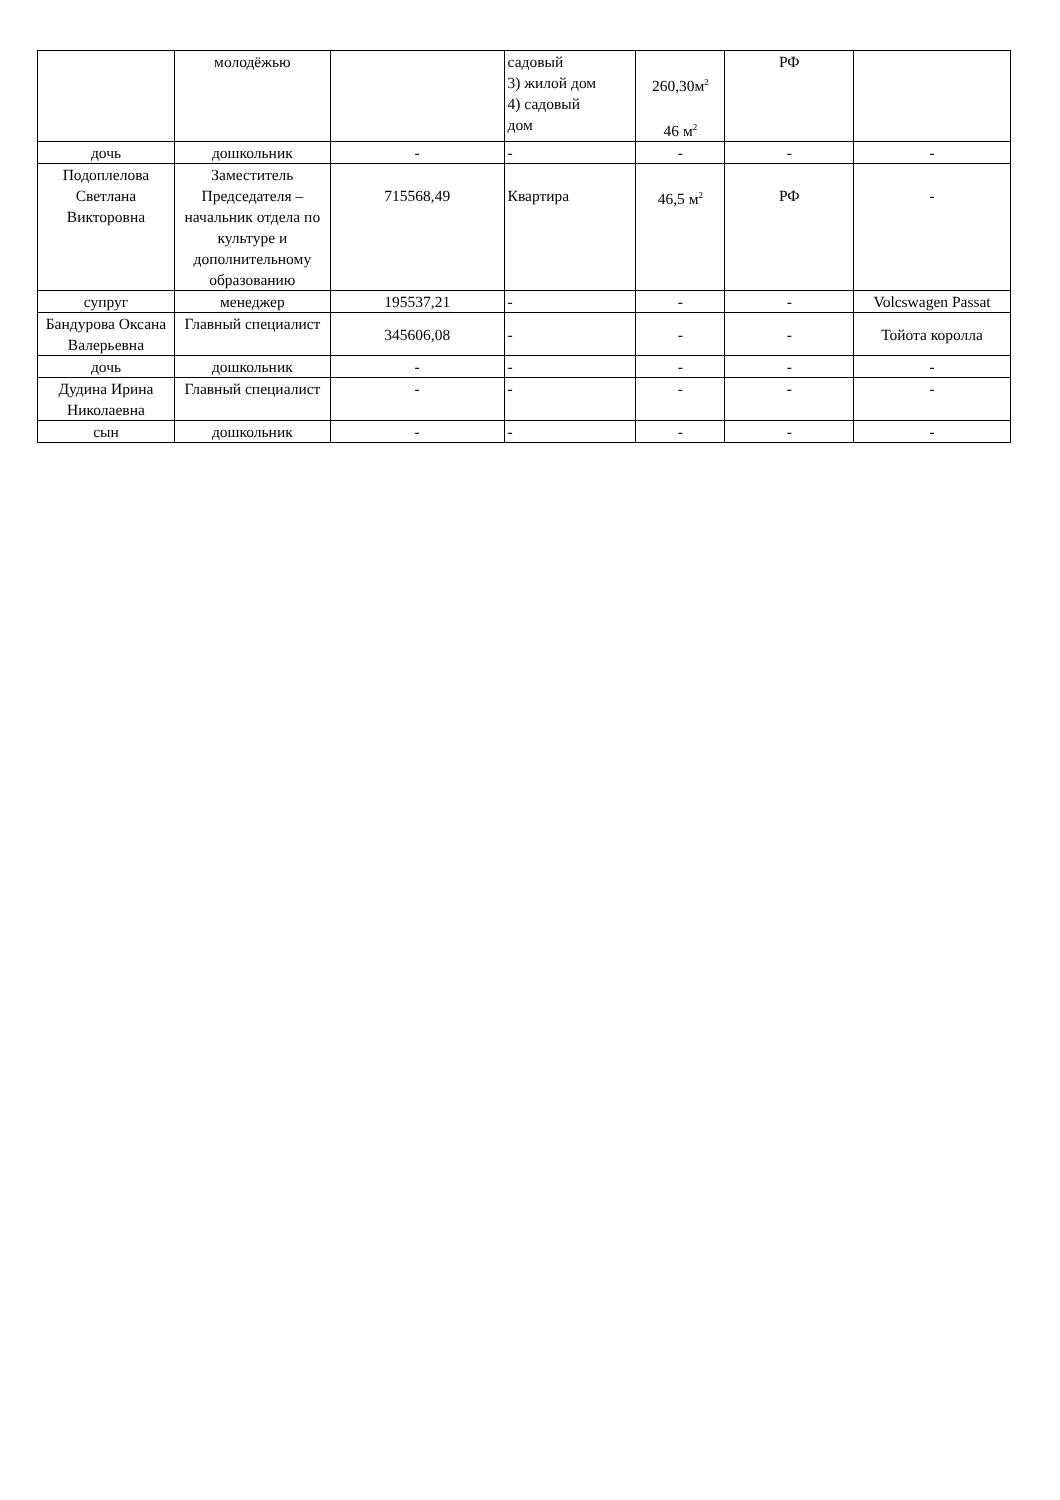| | молодёжью | | садовый 3) жилой дом 4) садовый дом | 260,30м<sup>2</sup> 46 м<sup>2</sup> | РФ | |
| дочь | дошкольник | - | - | - | - | - |
| Подоплелова Светлана Викторовна | Заместитель Председателя – начальник отдела по культуре и дополнительному образованию | 715568,49 | Квартира | 46,5 м<sup>2</sup> | РФ | - |
| супруг | менеджер | 195537,21 | - | - | - | Volcswagen Passat |
| Бандурова Оксана Валерьевна | Главный специалист | 345606,08 | - | - | - | Тойота королла |
| дочь | дошкольник | - | - | - | - | - |
| Дудина Ирина Николаевна | Главный специалист | - | - | - | - | - |
| сын | дошкольник | - | - | - | - | - |